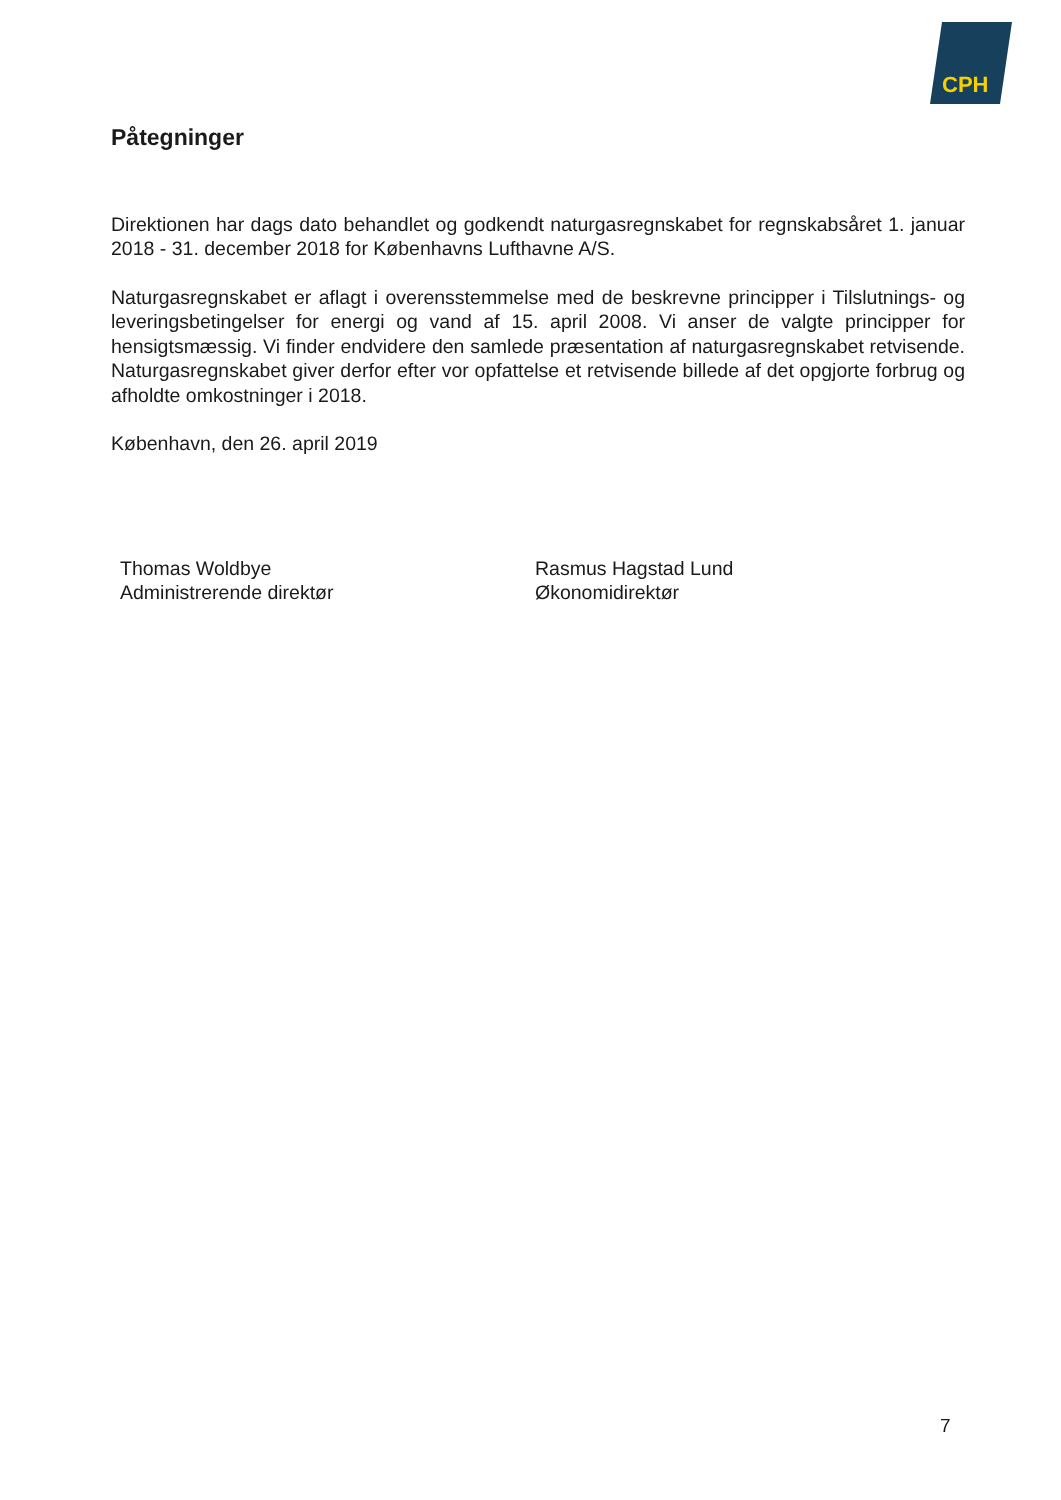CPH
Påtegninger
Direktionen har dags dato behandlet og godkendt naturgasregnskabet for regnskabsåret 1. januar 2018 - 31. december 2018 for Københavns Lufthavne A/S.
Naturgasregnskabet er aflagt i overensstemmelse med de beskrevne principper i Tilslutnings- og leveringsbetingelser for energi og vand af 15. april 2008. Vi anser de valgte principper for hensigtsmæssig. Vi finder endvidere den samlede præsentation af naturgasregnskabet retvisende. Naturgasregnskabet giver derfor efter vor opfattelse et retvisende billede af det opgjorte forbrug og afholdte omkostninger i 2018.
København, den 26. april 2019
Thomas Woldbye
Administrerende direktør
Rasmus Hagstad Lund
Økonomidirektør
7